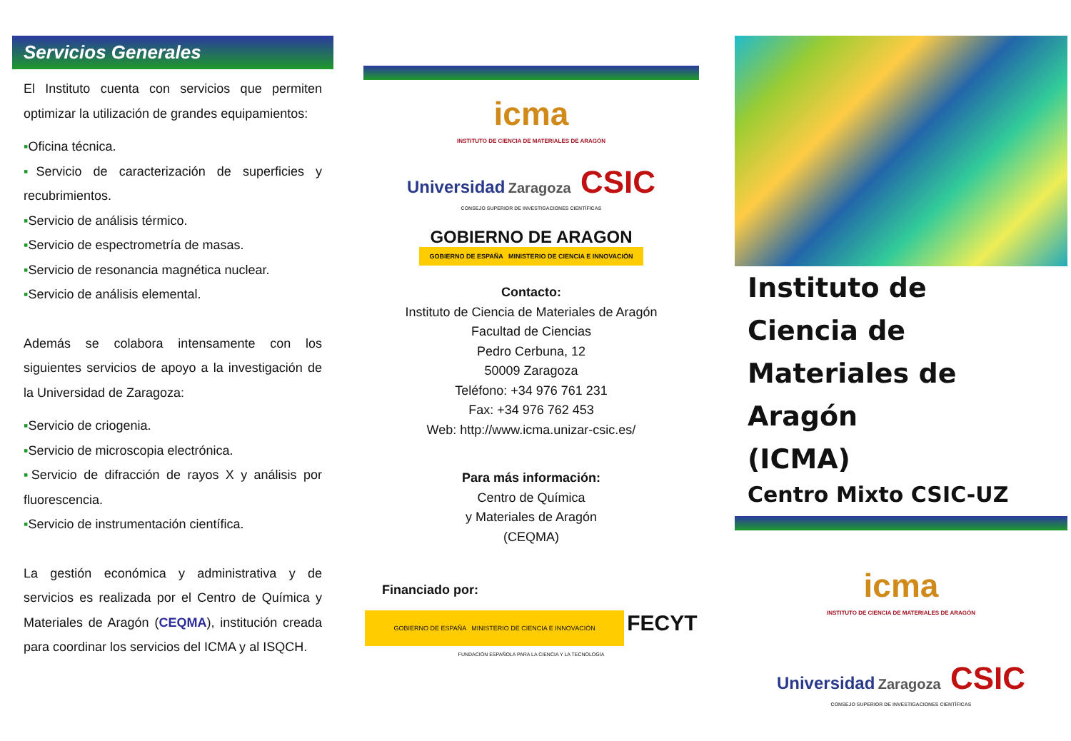Servicios Generales
El Instituto cuenta con servicios que permiten optimizar la utilización de grandes equipamientos:
▪Oficina técnica.
▪Servicio de caracterización de superficies y recubrimientos.
▪Servicio de análisis térmico.
▪Servicio de espectrometría de masas.
▪Servicio de resonancia magnética nuclear.
▪Servicio de análisis elemental.
Además se colabora intensamente con los siguientes servicios de apoyo a la investigación de la Universidad de Zaragoza:
▪Servicio de criogenia.
▪Servicio de microscopia electrónica.
▪Servicio de difracción de rayos X y análisis por fluorescencia.
▪Servicio de instrumentación científica.
La gestión económica y administrativa y de servicios es realizada por el Centro de Química y Materiales de Aragón (CEQMA), institución creada para coordinar los servicios del ICMA y al ISQCH.
icma
INSTITUTO DE CIENCIA DE MATERIALES DE ARAGÓN
Universidad Zaragoza CSIC
CONSEJO SUPERIOR DE INVESTIGACIONES CIENTÍFICAS
GOBIERNO DE ARAGON GOBIERNO DE ESPAÑA MINISTERIO DE CIENCIA E INNOVACIÓN
Contacto:
Instituto de Ciencia de Materiales de Aragón
Facultad de Ciencias
Pedro Cerbuna, 12
50009 Zaragoza
Teléfono: +34 976 761 231
Fax: +34 976 762 453
Web: http://www.icma.unizar-csic.es/
Para más información:
Centro de Química
y Materiales de Aragón
(CEQMA)
Financiado por:
GOBIERNO DE ESPAÑA MINISTERIO DE CIENCIA E INNOVACIÓN FECYT FUNDACIÓN ESPAÑOLA PARA LA CIENCIA Y LA TECNOLOGÍA
Instituto de
Ciencia de
Materiales de
Aragón
(ICMA)
Centro Mixto CSIC-UZ
icma
INSTITUTO DE CIENCIA DE MATERIALES DE ARAGÓN
Universidad Zaragoza CSIC
CONSEJO SUPERIOR DE INVESTIGACIONES CIENTÍFICAS